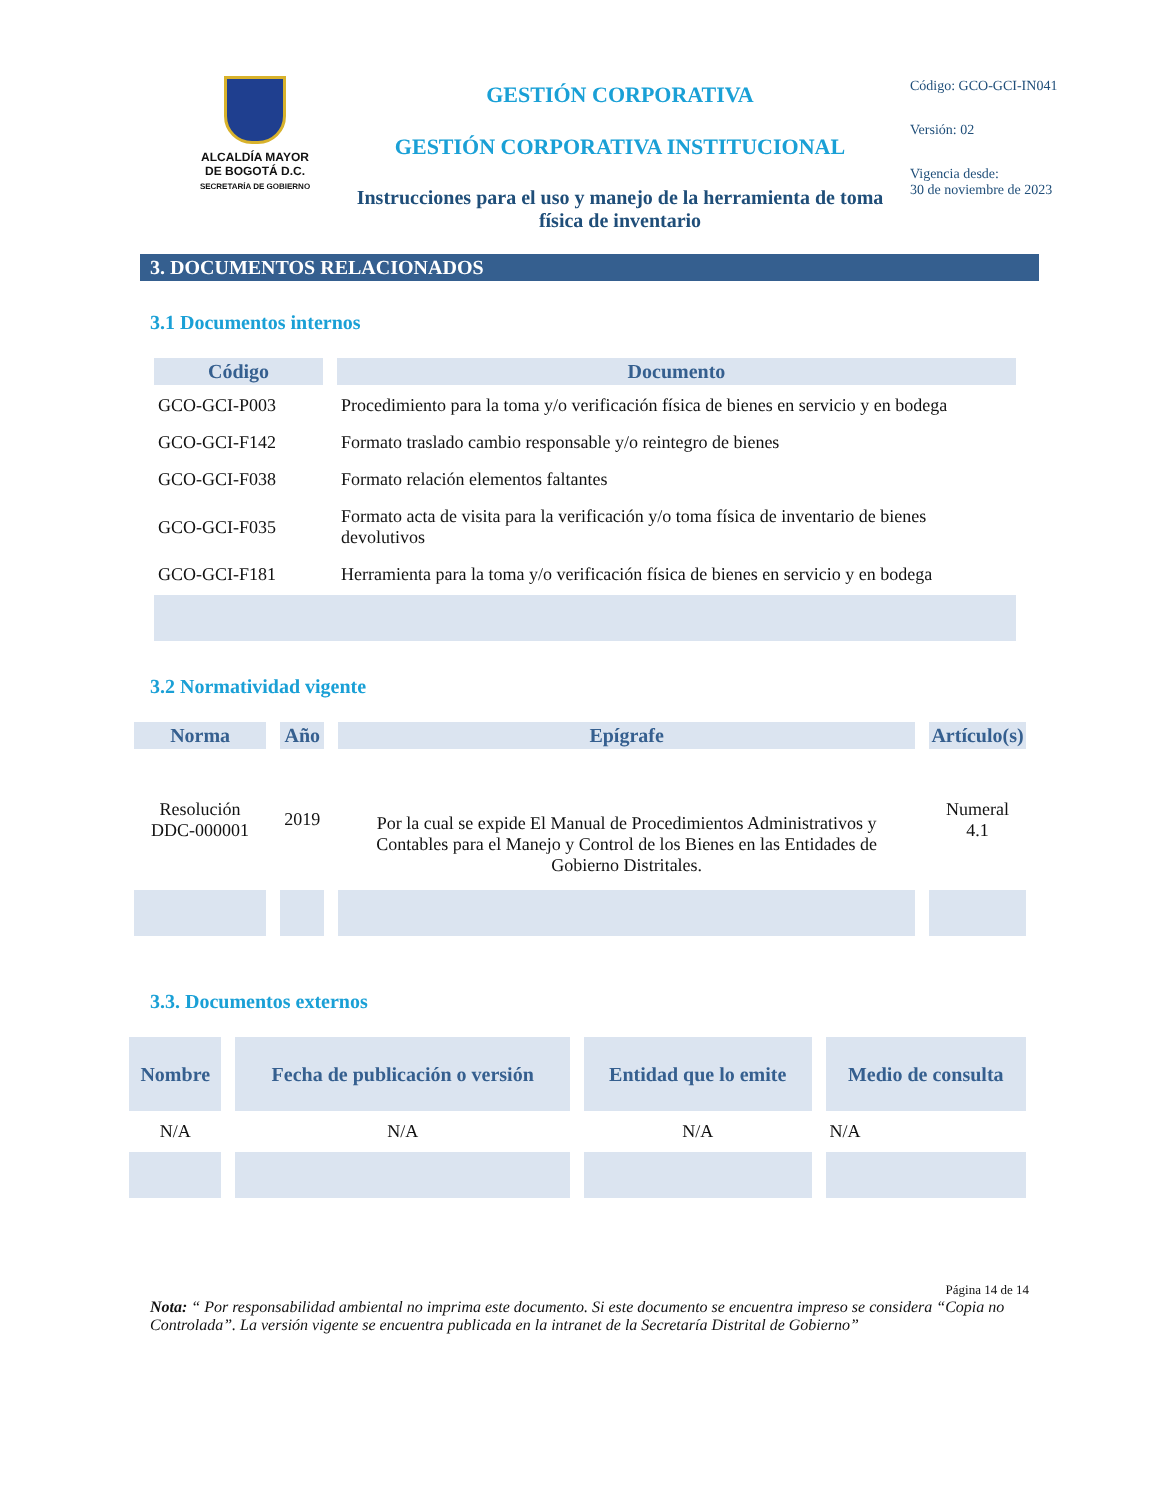ALCALDÍA MAYOR
DE BOGOTÁ D.C.
SECRETARÍA DE GOBIERNO
GESTIÓN CORPORATIVA
GESTIÓN CORPORATIVA INSTITUCIONAL
Instrucciones para el uso y manejo de la herramienta de toma física de inventario
Código: GCO-GCI-IN041
Versión: 02
Vigencia desde:
30 de noviembre de 2023
3. DOCUMENTOS RELACIONADOS
3.1 Documentos internos
| Código | Documento |
| --- | --- |
| GCO-GCI-P003 | Procedimiento para la toma y/o verificación física de bienes en servicio y en bodega |
| GCO-GCI-F142 | Formato traslado cambio responsable y/o reintegro de bienes |
| GCO-GCI-F038 | Formato relación elementos faltantes |
| GCO-GCI-F035 | Formato acta de visita para la verificación y/o toma física de inventario de bienes devolutivos |
| GCO-GCI-F181 | Herramienta para la toma y/o verificación física de bienes en servicio y en bodega |
3.2 Normatividad vigente
| Norma | Año | Epígrafe | Artículo(s) |
| --- | --- | --- | --- |
| Resolución DDC-000001 | 2019 | Por la cual se expide El Manual de Procedimientos Administrativos y Contables para el Manejo y Control de los Bienes en las Entidades de Gobierno Distritales. | Numeral 4.1 |
3.3. Documentos externos
| Nombre | Fecha de publicación o versión | Entidad que lo emite | Medio de consulta |
| --- | --- | --- | --- |
| N/A | N/A | N/A | N/A |
Página 14 de 14
Nota: “ Por responsabilidad ambiental no imprima este documento. Si este documento se encuentra impreso se considera “Copia no Controlada”. La versión vigente se encuentra publicada en la intranet de la Secretaría Distrital de Gobierno”